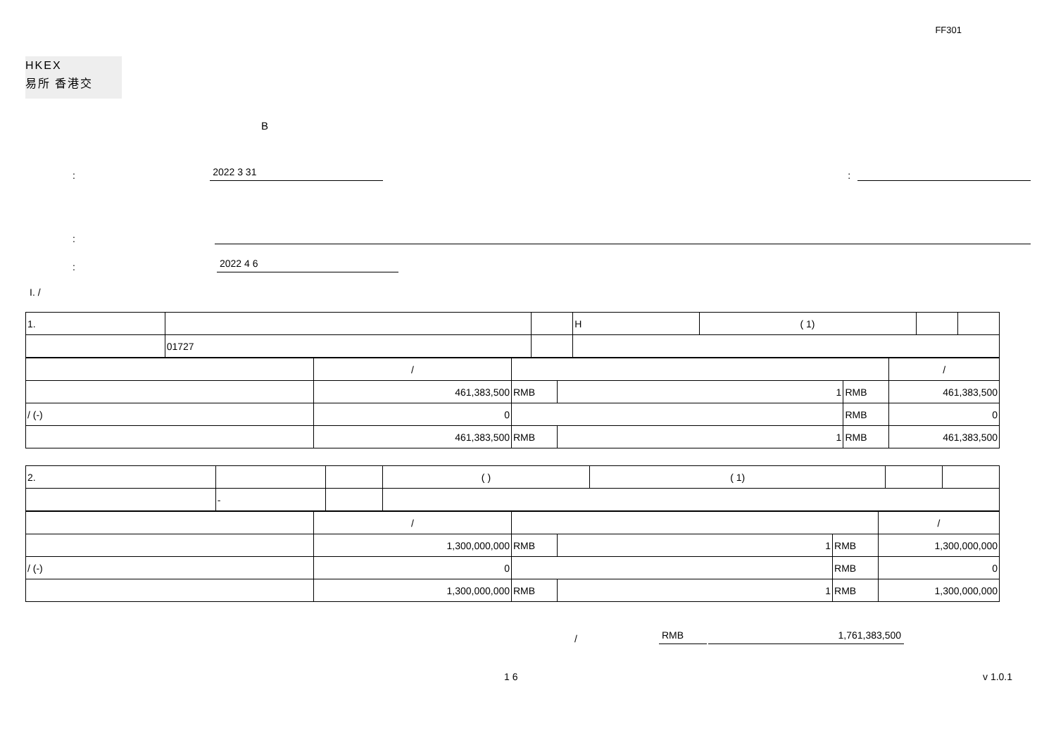FF301
HKEX
易所 香港交
B
: 2022 3 31:
:
: 2022 4 6
I. /
| 1. | | | H | ( 1) | | |
| | 01727 | | | | | |
| | / | | | | / |
| | 461,383,500 | RMB | 1 | RMB | 461,383,500 |
| / (-) | 0 | | | RMB | 0 |
| | 461,383,500 | RMB | 1 | RMB | 461,383,500 |
| 2. | | | ( ) | ( 1) | | |
| | - | | | | | |
| | / | | | | / |
| | 1,300,000,000 | RMB | 1 | RMB | 1,300,000,000 |
| / (-) | 0 | | | RMB | 0 |
| | 1,300,000,000 | RMB | 1 | RMB | 1,300,000,000 |
/ RMB 1,761,383,500
1 6 v 1.0.1